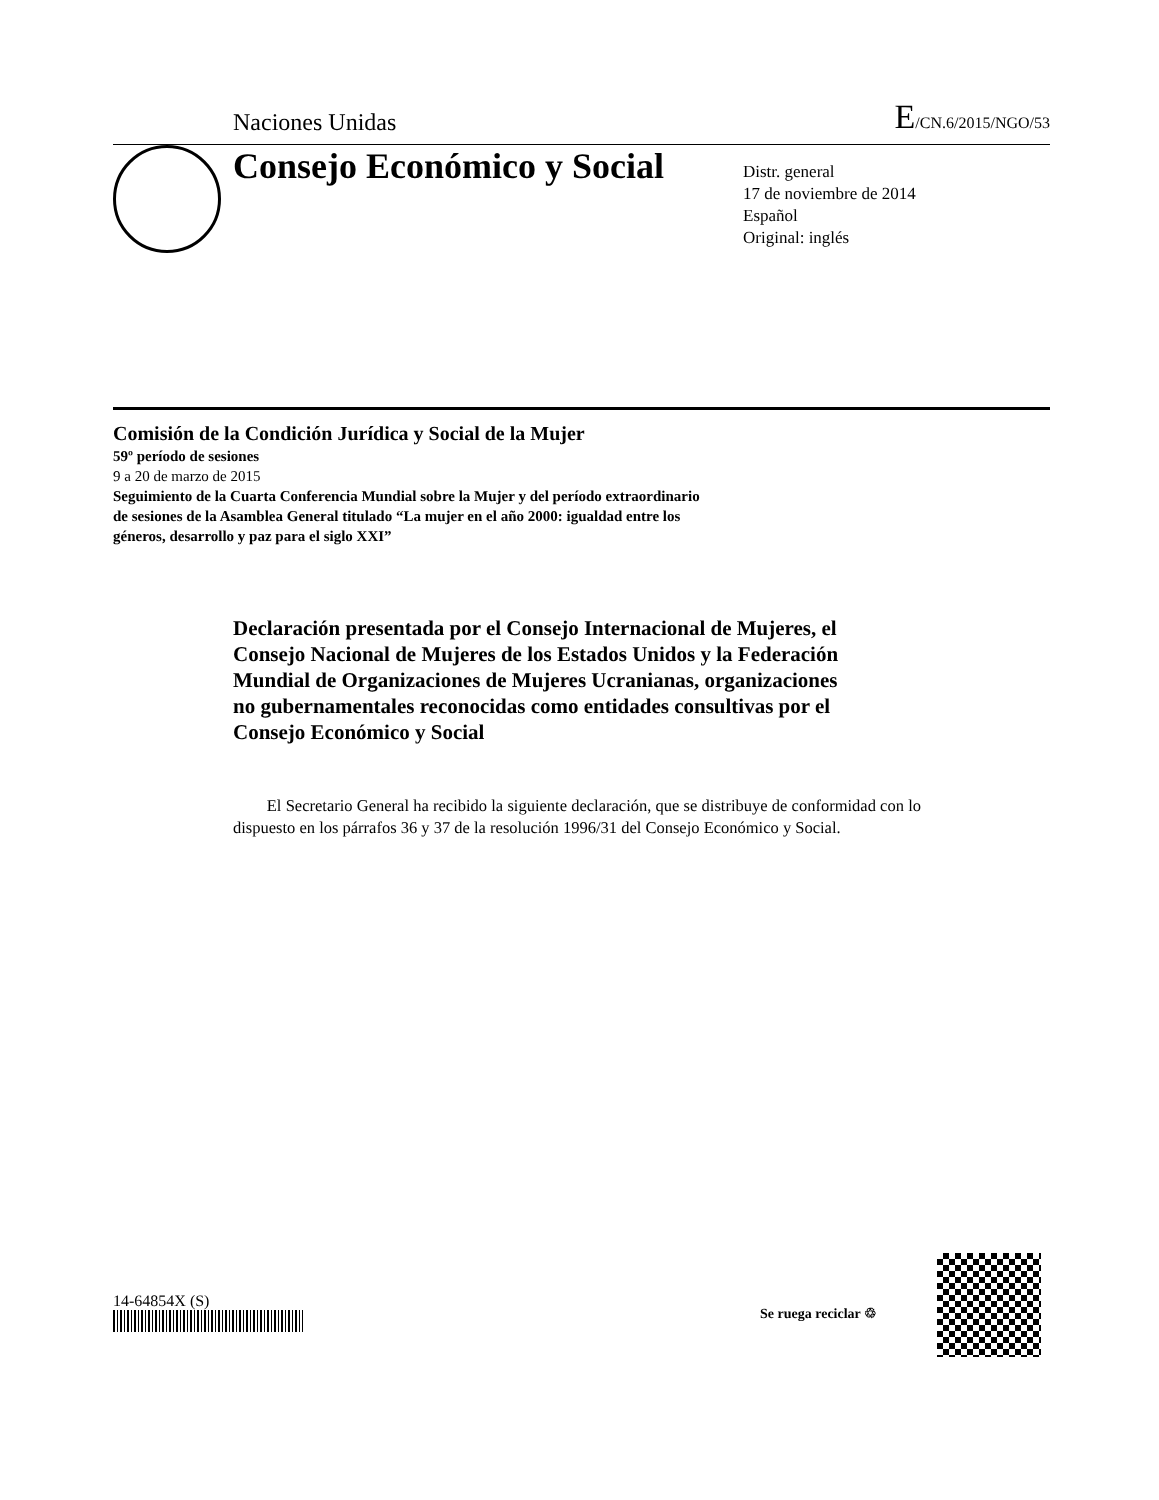Naciones Unidas E/CN.6/2015/NGO/53
Consejo Económico y Social
Distr. general
17 de noviembre de 2014
Español
Original: inglés
Comisión de la Condición Jurídica y Social de la Mujer
59º período de sesiones
9 a 20 de marzo de 2015
Seguimiento de la Cuarta Conferencia Mundial sobre la Mujer y del período extraordinario de sesiones de la Asamblea General titulado “La mujer en el año 2000: igualdad entre los géneros, desarrollo y paz para el siglo XXI”
Declaración presentada por el Consejo Internacional de Mujeres, el Consejo Nacional de Mujeres de los Estados Unidos y la Federación Mundial de Organizaciones de Mujeres Ucranianas, organizaciones no gubernamentales reconocidas como entidades consultivas por el Consejo Económico y Social
El Secretario General ha recibido la siguiente declaración, que se distribuye de conformidad con lo dispuesto en los párrafos 36 y 37 de la resolución 1996/31 del Consejo Económico y Social.
14-64854X (S)
Se ruega reciclar ♲